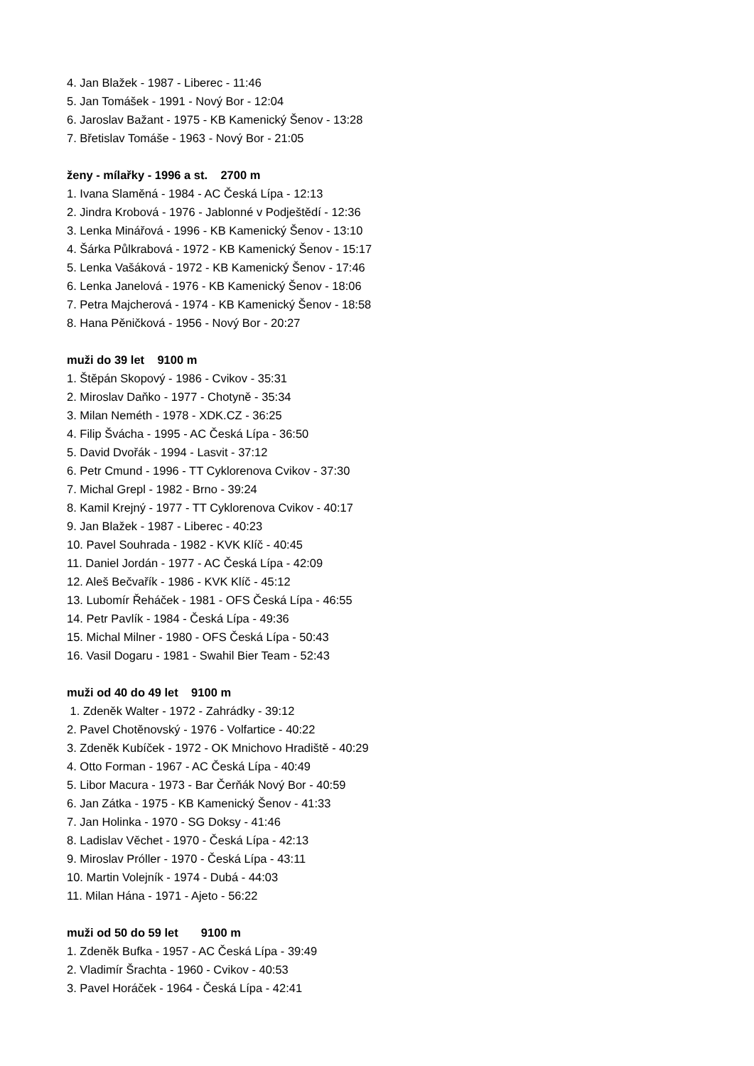4. Jan Blažek - 1987 - Liberec - 11:46
5. Jan Tomášek - 1991 - Nový Bor - 12:04
6. Jaroslav Bažant - 1975 - KB Kamenický Šenov - 13:28
7. Břetislav Tomáše - 1963 - Nový Bor - 21:05
ženy - mílařky - 1996 a st. 2700 m
1. Ivana Slaměná - 1984 - AC Česká Lípa - 12:13
2. Jindra Krobová - 1976 - Jablonné v Podještědí - 12:36
3. Lenka Minářová - 1996 - KB Kamenický Šenov - 13:10
4. Šárka Půlkrabová - 1972 - KB Kamenický Šenov - 15:17
5. Lenka Vašáková - 1972 - KB Kamenický Šenov - 17:46
6. Lenka Janelová - 1976 - KB Kamenický Šenov - 18:06
7. Petra Majcherová - 1974 - KB Kamenický Šenov - 18:58
8. Hana Pěničková - 1956 - Nový Bor - 20:27
muži do 39 let 9100 m
1. Štěpán Skopový - 1986 - Cvikov - 35:31
2. Miroslav Daňko - 1977 - Chotyně - 35:34
3. Milan Neméth - 1978 - XDK.CZ - 36:25
4. Filip Švácha - 1995 - AC Česká Lípa - 36:50
5. David Dvořák - 1994 - Lasvit - 37:12
6. Petr Cmund - 1996 - TT Cyklorenova Cvikov - 37:30
7. Michal Grepl - 1982 - Brno - 39:24
8. Kamil Krejný - 1977 - TT Cyklorenova Cvikov - 40:17
9. Jan Blažek - 1987 - Liberec - 40:23
10. Pavel Souhrada - 1982 - KVK Klíč - 40:45
11. Daniel Jordán - 1977 - AC Česká Lípa - 42:09
12. Aleš Bečvařík - 1986 - KVK Klíč - 45:12
13. Lubomír Řeháček - 1981 - OFS Česká Lípa - 46:55
14. Petr Pavlík - 1984 - Česká Lípa - 49:36
15. Michal Milner - 1980 - OFS Česká Lípa - 50:43
16. Vasil Dogaru - 1981 - Swahil Bier Team - 52:43
muži od 40 do 49 let 9100 m
1. Zdeněk Walter - 1972 - Zahrádky - 39:12
2. Pavel Chotěnovský - 1976 - Volfartice - 40:22
3. Zdeněk Kubíček - 1972 - OK Mnichovo Hradiště - 40:29
4. Otto Forman - 1967 - AC Česká Lípa - 40:49
5. Libor Macura - 1973 - Bar Čerňák Nový Bor - 40:59
6. Jan Zátka - 1975 - KB Kamenický Šenov - 41:33
7. Jan Holinka - 1970 - SG Doksy - 41:46
8. Ladislav Věchet - 1970 - Česká Lípa - 42:13
9. Miroslav Próller - 1970 - Česká Lípa - 43:11
10. Martin Volejník - 1974 - Dubá - 44:03
11. Milan Hána - 1971 - Ajeto - 56:22
muži od 50 do 59 let 9100 m
1. Zdeněk Bufka - 1957 - AC Česká Lípa - 39:49
2. Vladimír Šrachta - 1960 - Cvikov - 40:53
3. Pavel Horáček - 1964 - Česká Lípa - 42:41